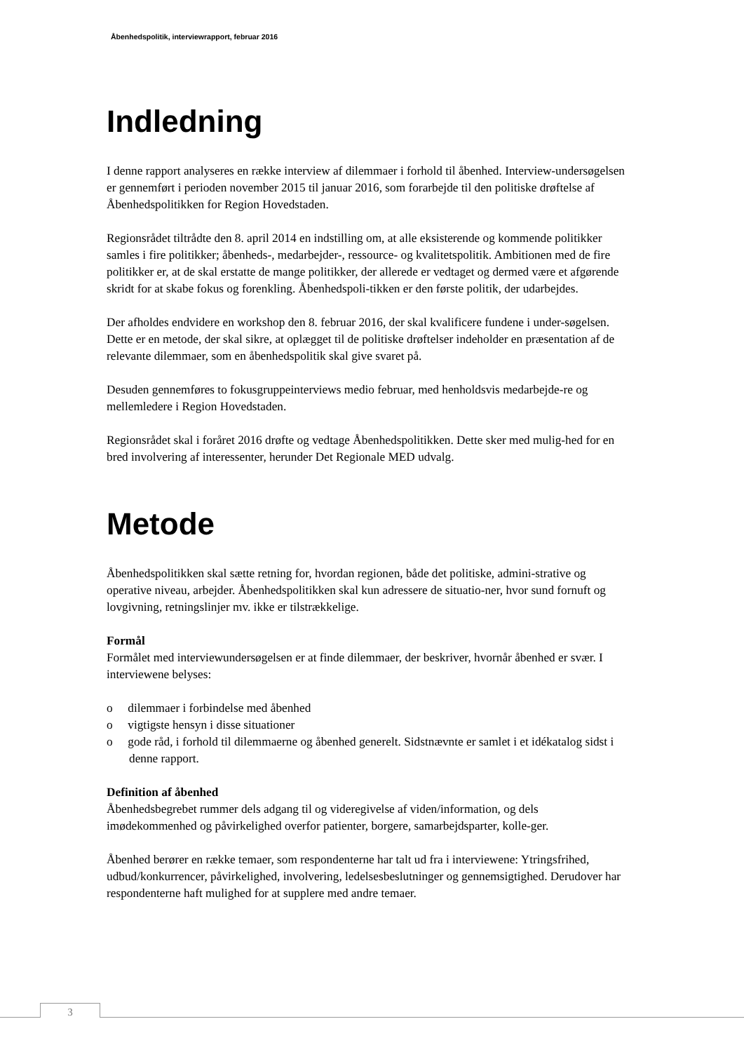Åbenhedspolitik, interviewrapport, februar 2016
Indledning
I denne rapport analyseres en række interview af dilemmaer i forhold til åbenhed. Interview-undersøgelsen er gennemført i perioden november 2015 til januar 2016, som forarbejde til den politiske drøftelse af Åbenhedspolitikken for Region Hovedstaden.
Regionsrådet tiltrådte den 8. april 2014 en indstilling om, at alle eksisterende og kommende politikker samles i fire politikker; åbenheds-, medarbejder-, ressource- og kvalitetspolitik. Ambitionen med de fire politikker er, at de skal erstatte de mange politikker, der allerede er vedtaget og dermed være et afgørende skridt for at skabe fokus og forenkling. Åbenhedspoli-tikken er den første politik, der udarbejdes.
Der afholdes endvidere en workshop den 8. februar 2016, der skal kvalificere fundene i under-søgelsen. Dette er en metode, der skal sikre, at oplægget til de politiske drøftelser indeholder en præsentation af de relevante dilemmaer, som en åbenhedspolitik skal give svaret på.
Desuden gennemføres to fokusgruppeinterviews medio februar, med henholdsvis medarbejde-re og mellemledere i Region Hovedstaden.
Regionsrådet skal i foråret 2016 drøfte og vedtage Åbenhedspolitikken. Dette sker med mulig-hed for en bred involvering af interessenter, herunder Det Regionale MED udvalg.
Metode
Åbenhedspolitikken skal sætte retning for, hvordan regionen, både det politiske, admini-strative og operative niveau, arbejder. Åbenhedspolitikken skal kun adressere de situatio-ner, hvor sund fornuft og lovgivning, retningslinjer mv. ikke er tilstrækkelige.
Formål
Formålet med interviewundersøgelsen er at finde dilemmaer, der beskriver, hvornår åbenhed er svær. I interviewene belyses:
o dilemmaer i forbindelse med åbenhed
o vigtigste hensyn i disse situationer
o gode råd, i forhold til dilemmaerne og åbenhed generelt. Sidstnævnte er samlet i et idékatalog sidst i denne rapport.
Definition af åbenhed
Åbenhedsbegrebet rummer dels adgang til og videregivelse af viden/information, og dels imødekommenhed og påvirkelighed overfor patienter, borgere, samarbejdsparter, kolle-ger.
Åbenhed berører en række temaer, som respondenterne har talt ud fra i interviewene: Ytringsfrihed, udbud/konkurrencer, påvirkelighed, involvering, ledelsesbeslutninger og gennemsigtighed. Derudover har respondenterne haft mulighed for at supplere med andre temaer.
3